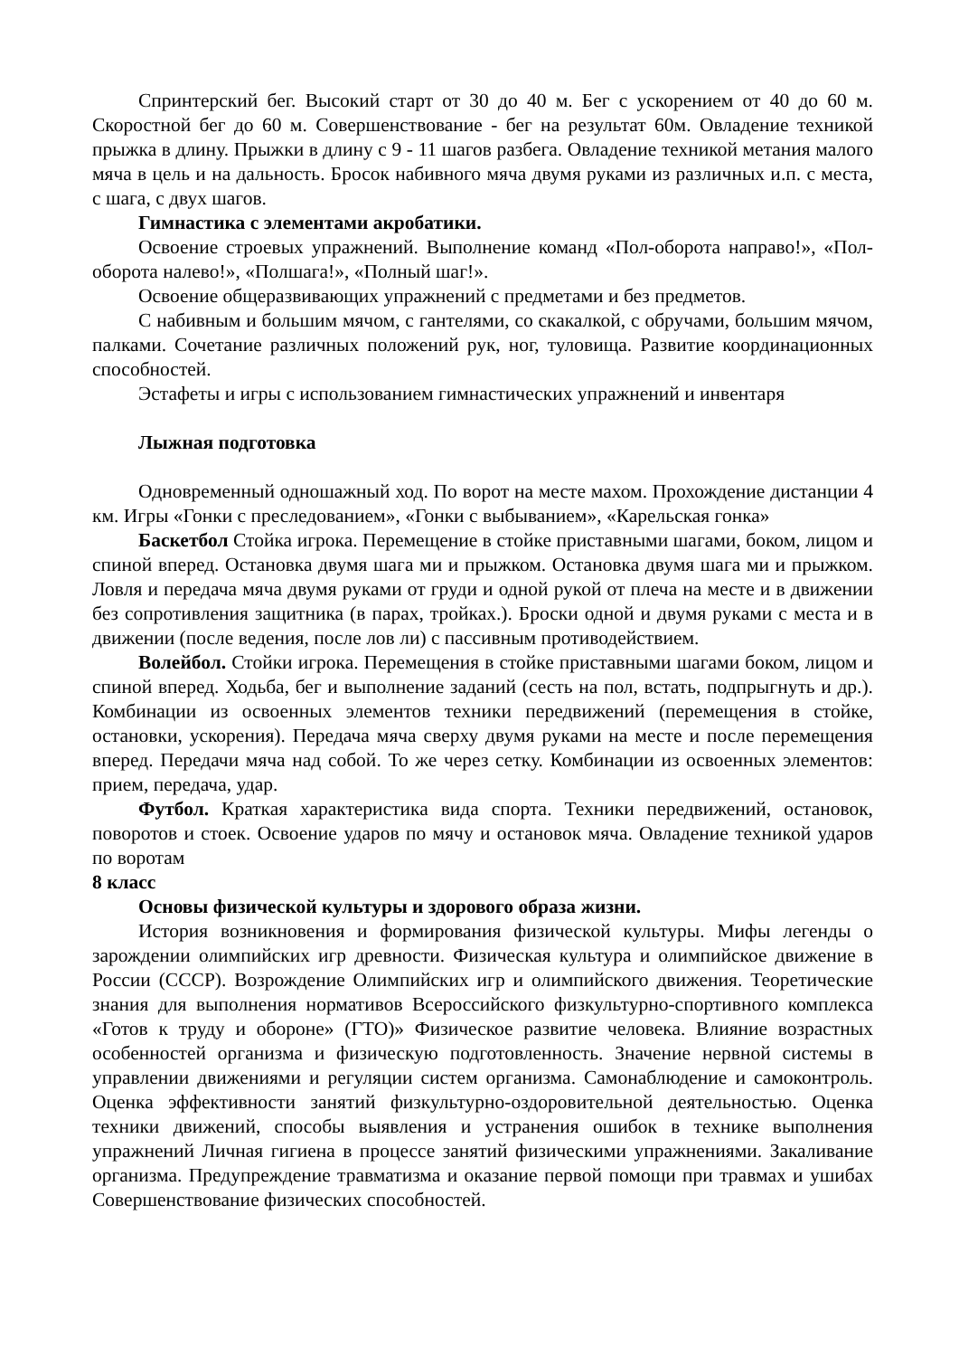Спринтерский бег. Высокий старт от 30 до 40 м. Бег с ускорением от 40 до 60 м. Скоростной бег до 60 м. Совершенствование - бег на результат 60м. Овладение техникой прыжка в длину. Прыжки в длину с 9 - 11 шагов разбега. Овладение техникой метания малого мяча в цель и на дальность. Бросок набивного мяча двумя руками из различных и.п. с места, с шага, с двух шагов.
Гимнастика с элементами акробатики.
Освоение строевых упражнений. Выполнение команд «Пол-оборота направо!», «Пол-оборота налево!», «Полшага!», «Полный шаг!».
Освоение общеразвивающих упражнений с предметами и без предметов.
С набивным и большим мячом, с гантелями, со скакалкой, с обручами, большим мячом, палками. Сочетание различных положений рук, ног, туловища. Развитие координационных способностей.
Эстафеты и игры с использованием гимнастических упражнений и инвентаря
Лыжная подготовка
Одновременный одношажный ход. По ворот на месте махом. Прохождение дистанции 4 км. Игры «Гонки с преследованием», «Гонки с выбыванием», «Карельская гонка»
Баскетбол Стойка игрока. Перемещение в стойке приставными шагами, боком, лицом и спиной вперед. Остановка двумя шага ми и прыжком. Остановка двумя шага ми и прыжком. Ловля и передача мяча двумя руками от груди и одной рукой от плеча на месте и в движении без сопротивления защитника (в парах, тройках.). Броски одной и двумя руками с места и в движении (после ведения, после лов ли) с пассивным противодействием.
Волейбол. Стойки игрока. Перемещения в стойке приставными шагами боком, лицом и спиной вперед. Ходьба, бег и выполнение заданий (сесть на пол, встать, подпрыгнуть и др.). Комбинации из освоенных элементов техники передвижений (перемещения в стойке, остановки, ускорения). Передача мяча сверху двумя руками на месте и после перемещения вперед. Передачи мяча над собой. То же через сетку. Комбинации из освоенных элементов: прием, передача, удар.
Футбол. Краткая характеристика вида спорта. Техники передвижений, остановок, поворотов и стоек. Освоение ударов по мячу и остановок мяча. Овладение техникой ударов по воротам
8 класс
Основы физической культуры и здорового образа жизни.
История возникновения и формирования физической культуры. Мифы легенды о зарождении олимпийских игр древности. Физическая культура и олимпийское движение в России (СССР). Возрождение Олимпийских игр и олимпийского движения. Теоретические знания для выполнения нормативов Всероссийского физкультурно-спортивного комплекса «Готов к труду и обороне» (ГТО)» Физическое развитие человека. Влияние возрастных особенностей организма и физическую подготовленность. Значение нервной системы в управлении движениями и регуляции систем организма. Самонаблюдение и самоконтроль. Оценка эффективности занятий физкультурно-оздоровительной деятельностью. Оценка техники движений, способы выявления и устранения ошибок в технике выполнения упражнений Личная гигиена в процессе занятий физическими упражнениями. Закаливание организма. Предупреждение травматизма и оказание первой помощи при травмах и ушибах Совершенствование физических способностей.